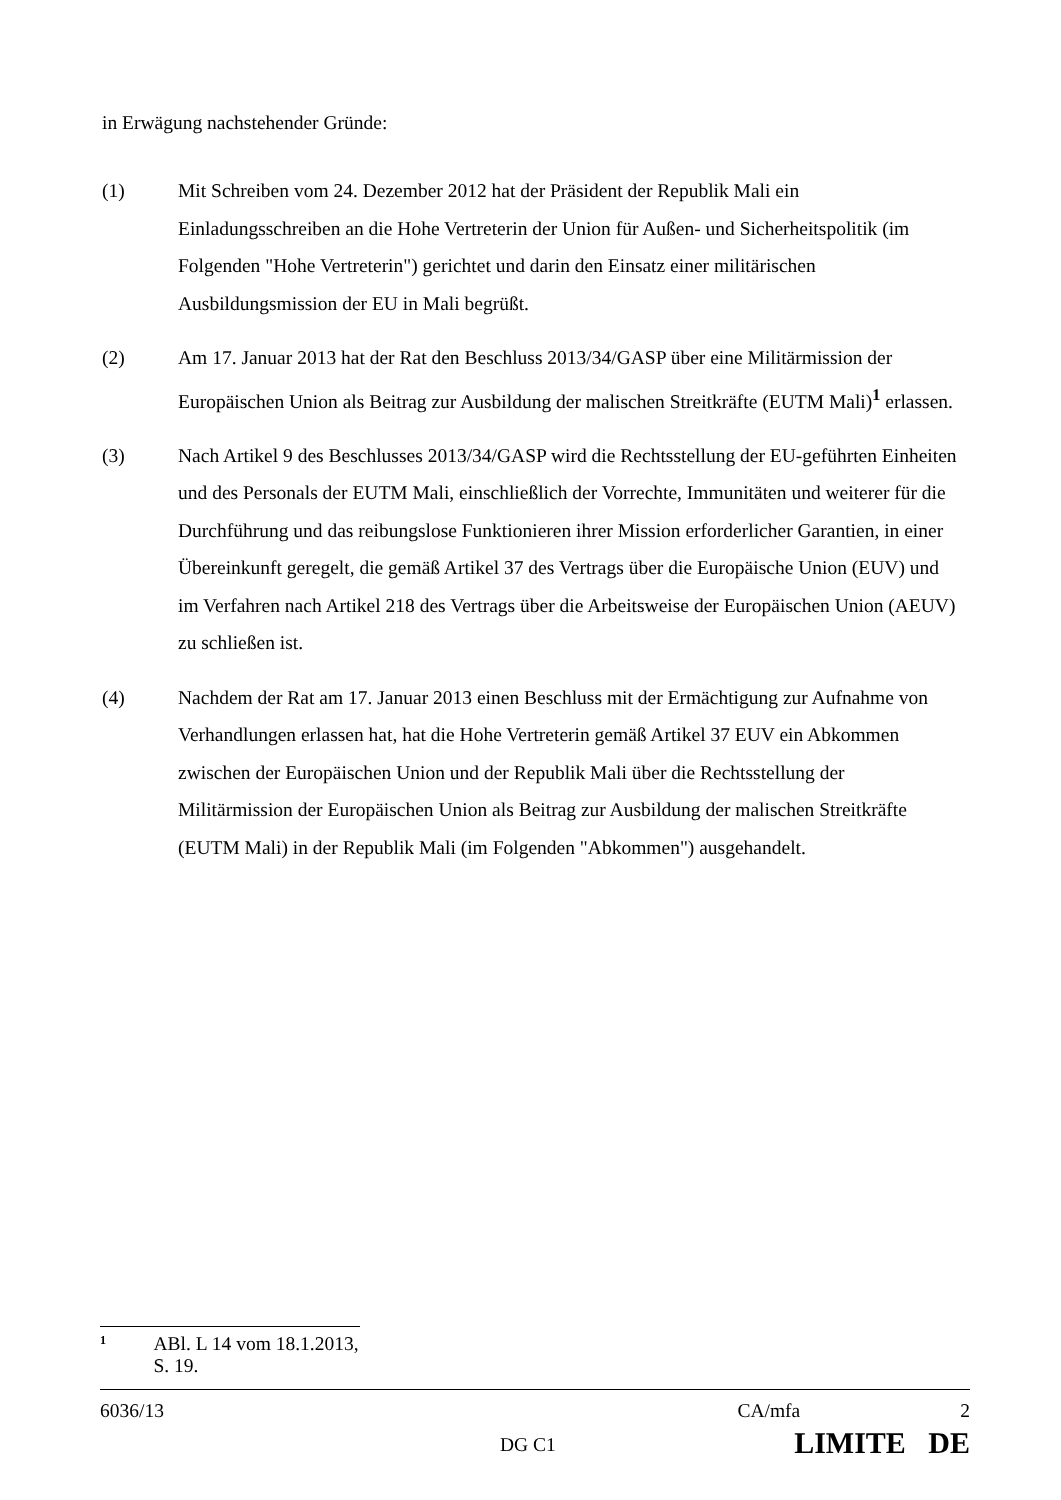in Erwägung nachstehender Gründe:
(1) Mit Schreiben vom 24. Dezember 2012 hat der Präsident der Republik Mali ein Einladungsschreiben an die Hohe Vertreterin der Union für Außen- und Sicherheitspolitik (im Folgenden "Hohe Vertreterin") gerichtet und darin den Einsatz einer militärischen Ausbildungsmission der EU in Mali begrüßt.
(2) Am 17. Januar 2013 hat der Rat den Beschluss 2013/34/GASP über eine Militärmission der Europäischen Union als Beitrag zur Ausbildung der malischen Streitkräfte (EUTM Mali)<sup>1</sup> erlassen.
(3) Nach Artikel 9 des Beschlusses 2013/34/GASP wird die Rechtsstellung der EU-geführten Einheiten und des Personals der EUTM Mali, einschließlich der Vorrechte, Immunitäten und weiterer für die Durchführung und das reibungslose Funktionieren ihrer Mission erforderlicher Garantien, in einer Übereinkunft geregelt, die gemäß Artikel 37 des Vertrags über die Europäische Union (EUV) und im Verfahren nach Artikel 218 des Vertrags über die Arbeitsweise der Europäischen Union (AEUV) zu schließen ist.
(4) Nachdem der Rat am 17. Januar 2013 einen Beschluss mit der Ermächtigung zur Aufnahme von Verhandlungen erlassen hat, hat die Hohe Vertreterin gemäß Artikel 37 EUV ein Abkommen zwischen der Europäischen Union und der Republik Mali über die Rechtsstellung der Militärmission der Europäischen Union als Beitrag zur Ausbildung der malischen Streitkräfte (EUTM Mali) in der Republik Mali (im Folgenden "Abkommen") ausgehandelt.
<sup>1</sup> ABl. L 14 vom 18.1.2013, S. 19.
6036/13 CA/mfa 2
DG C1 LIMITE DE